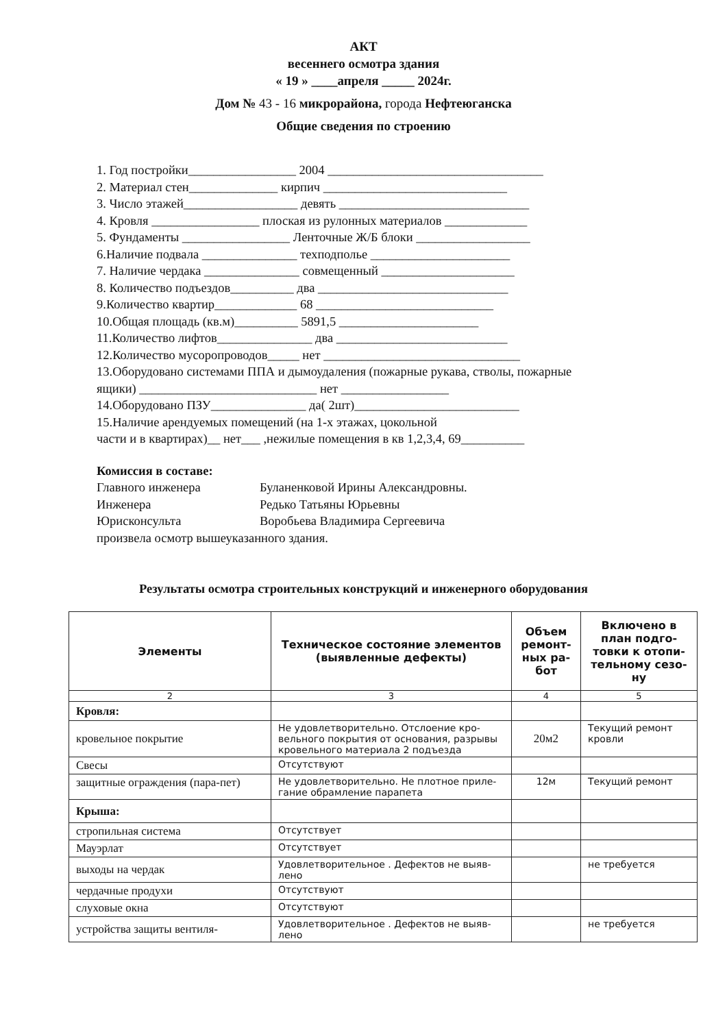АКТ
весеннего осмотра здания
« 19 » ____апреля _____ 2024г.
Дом № 43 - 16 микрорайона, города Нефтеюганска
Общие сведения по строению
1. Год постройки_________________ 2004 __________________________________
2. Материал стен______________ кирпич _____________________________
3. Число этажей__________________ девять ______________________________
4. Кровля _________________ плоская из рулонных материалов _____________
5. Фундаменты _________________ Ленточные Ж/Б блоки __________________
6.Наличие подвала _______________ техподполье ______________________
7. Наличие чердака _______________ совмещенный _____________________
8. Количество подъездов__________ два ______________________________
9.Количество квартир_____________ 68 ____________________________
10.Общая площадь (кв.м)__________ 5891,5 ______________________
11.Количество лифтов_______________ два ___________________________
12.Количество мусоропроводов_____ нет _______________________________
13.Оборудовано системами ППА и дымоудаления (пожарные рукава, стволы, пожарные ящики) ____________________________ нет _________________
14.Оборудовано ПЗУ_______________ да( 2шт)__________________________
15.Наличие арендуемых помещений (на 1-х этажах, цокольной
части и в квартирах)__ нет___ ,нежилые помещения в кв 1,2,3,4, 69__________
Комиссия в составе:
| Главного инженера | Буланенковой Ирины Александровны. |
| Инженера | Редько Татьяны Юрьевны |
| Юрисконсульта | Воробьева Владимира Сергеевича |
произвела осмотр вышеуказанного здания.
Результаты осмотра строительных конструкций и инженерного оборудования
| Элементы | Техническое состояние элементов (выявленные дефекты) | Объем ремонт-ных ра-бот | Включено в план подго-товки к отопи-тельному сезо-ну |
| --- | --- | --- | --- |
| 2 | 3 | 4 | 5 |
| Кровля: | | | |
| кровельное покрытие | Не удовлетворительно. Отслоение кро-вельного покрытия от основания, разрывы кровельного материала 2 подъезда | 20м2 | Текущий ремонт кровли |
| Свесы | Отсутствуют | | |
| защитные ограждения (пара-пет) | Не удовлетворительно. Не плотное приле-гание обрамление парапета | 12м | Текущий ремонт |
| Крыша: | | | |
| стропильная система | Отсутствует | | |
| Мауэрлат | Отсутствует | | |
| выходы на чердак | Удовлетворительное . Дефектов не выяв-лено | | не требуется |
| чердачные продухи | Отсутствуют | | |
| слуховые окна | Отсутствуют | | |
| устройства защиты вентиля- | Удовлетворительное . Дефектов не выяв-лено | | не требуется |